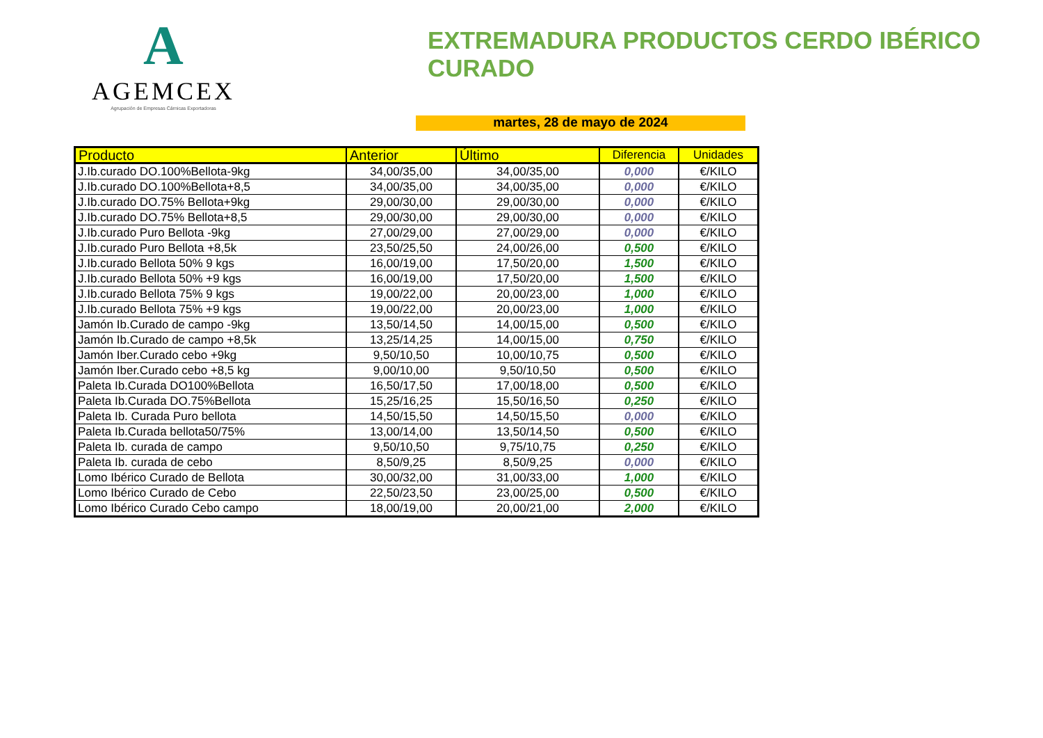A
AGEMCEX
Agrupación de Empresas Cárnicas Exportadoras
EXTREMADURA PRODUCTOS CERDO IBÉRICO CURADO
martes, 28 de mayo de 2024
| Producto | Anterior | Último | Diferencia | Unidades |
| --- | --- | --- | --- | --- |
| J.Ib.curado DO.100%Bellota-9kg | 34,00/35,00 | 34,00/35,00 | 0,000 | €/KILO |
| J.Ib.curado DO.100%Bellota+8,5 | 34,00/35,00 | 34,00/35,00 | 0,000 | €/KILO |
| J.Ib.curado DO.75% Bellota+9kg | 29,00/30,00 | 29,00/30,00 | 0,000 | €/KILO |
| J.Ib.curado DO.75% Bellota+8,5 | 29,00/30,00 | 29,00/30,00 | 0,000 | €/KILO |
| J.Ib.curado Puro Bellota -9kg | 27,00/29,00 | 27,00/29,00 | 0,000 | €/KILO |
| J.Ib.curado Puro Bellota +8,5k | 23,50/25,50 | 24,00/26,00 | 0,500 | €/KILO |
| J.Ib.curado Bellota 50% 9 kgs | 16,00/19,00 | 17,50/20,00 | 1,500 | €/KILO |
| J.Ib.curado Bellota 50% +9 kgs | 16,00/19,00 | 17,50/20,00 | 1,500 | €/KILO |
| J.Ib.curado Bellota 75% 9 kgs | 19,00/22,00 | 20,00/23,00 | 1,000 | €/KILO |
| J.Ib.curado Bellota 75% +9 kgs | 19,00/22,00 | 20,00/23,00 | 1,000 | €/KILO |
| Jamón Ib.Curado de campo -9kg | 13,50/14,50 | 14,00/15,00 | 0,500 | €/KILO |
| Jamón Ib.Curado de campo +8,5k | 13,25/14,25 | 14,00/15,00 | 0,750 | €/KILO |
| Jamón Iber.Curado cebo +9kg | 9,50/10,50 | 10,00/10,75 | 0,500 | €/KILO |
| Jamón Iber.Curado cebo +8,5 kg | 9,00/10,00 | 9,50/10,50 | 0,500 | €/KILO |
| Paleta Ib.Curada DO100%Bellota | 16,50/17,50 | 17,00/18,00 | 0,500 | €/KILO |
| Paleta Ib.Curada DO.75%Bellota | 15,25/16,25 | 15,50/16,50 | 0,250 | €/KILO |
| Paleta Ib. Curada Puro bellota | 14,50/15,50 | 14,50/15,50 | 0,000 | €/KILO |
| Paleta Ib.Curada bellota50/75% | 13,00/14,00 | 13,50/14,50 | 0,500 | €/KILO |
| Paleta Ib. curada de campo | 9,50/10,50 | 9,75/10,75 | 0,250 | €/KILO |
| Paleta Ib. curada de cebo | 8,50/9,25 | 8,50/9,25 | 0,000 | €/KILO |
| Lomo Ibérico Curado de Bellota | 30,00/32,00 | 31,00/33,00 | 1,000 | €/KILO |
| Lomo Ibérico Curado de Cebo | 22,50/23,50 | 23,00/25,00 | 0,500 | €/KILO |
| Lomo Ibérico Curado Cebo campo | 18,00/19,00 | 20,00/21,00 | 2,000 | €/KILO |